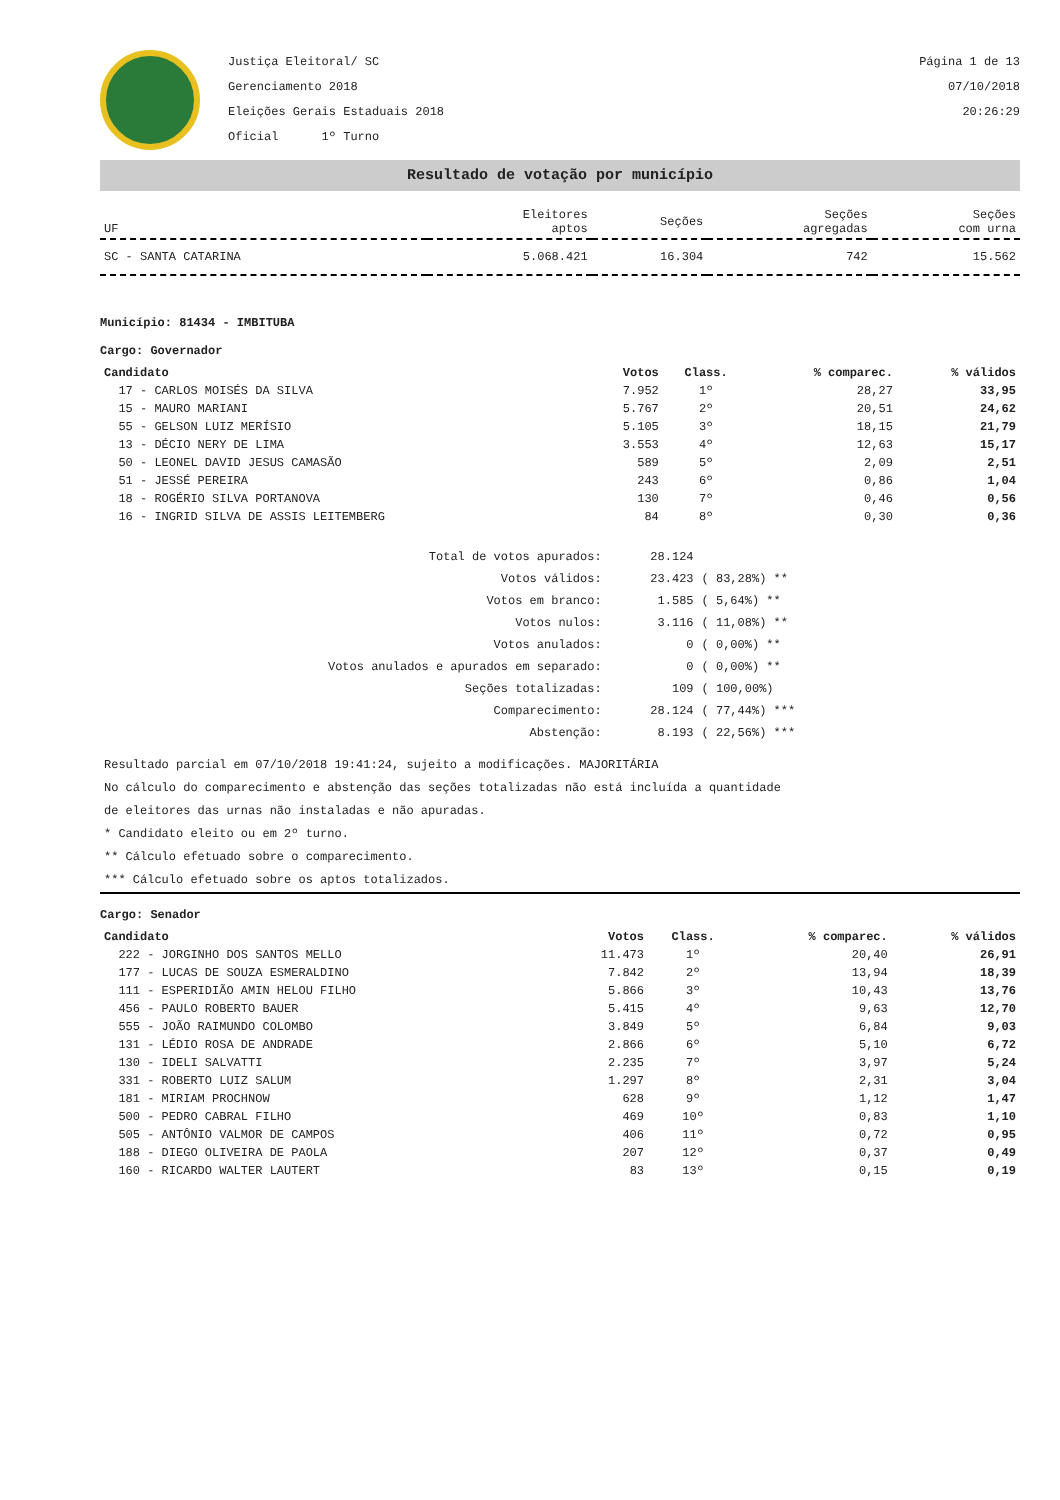Justiça Eleitoral/ SC
Gerenciamento 2018
Eleições Gerais Estaduais 2018
Oficial 1º Turno
Página 1 de 13
07/10/2018
20:26:29
Resultado de votação por município
| UF | Eleitores aptos | Seções | Seções agregadas | Seções com urna |
| --- | --- | --- | --- | --- |
| SC - SANTA CATARINA | 5.068.421 | 16.304 | 742 | 15.562 |
Município: 81434 - IMBITUBA
Cargo: Governador
| Candidato | Votos | Class. | % comparec. | % válidos |
| --- | --- | --- | --- | --- |
| 17 - CARLOS MOISÉS DA SILVA | 7.952 | 1º | 28,27 | 33,95 |
| 15 - MAURO MARIANI | 5.767 | 2º | 20,51 | 24,62 |
| 55 - GELSON LUIZ MERÍSIO | 5.105 | 3º | 18,15 | 21,79 |
| 13 - DÉCIO NERY DE LIMA | 3.553 | 4º | 12,63 | 15,17 |
| 50 - LEONEL DAVID JESUS CAMASÃO | 589 | 5º | 2,09 | 2,51 |
| 51 - JESSÉ PEREIRA | 243 | 6º | 0,86 | 1,04 |
| 18 - ROGÉRIO SILVA PORTANOVA | 130 | 7º | 0,46 | 0,56 |
| 16 - INGRID SILVA DE ASSIS LEITEMBERG | 84 | 8º | 0,30 | 0,36 |
| Total de votos apurados: | 28.124 | |
| Votos válidos: | 23.423 | ( 83,28%) ** |
| Votos em branco: | 1.585 | ( 5,64%) ** |
| Votos nulos: | 3.116 | ( 11,08%) ** |
| Votos anulados: | 0 | ( 0,00%) ** |
| Votos anulados e apurados em separado: | 0 | ( 0,00%) ** |
| Seções totalizadas: | 109 | ( 100,00%) |
| Comparecimento: | 28.124 | ( 77,44%) *** |
| Abstenção: | 8.193 | ( 22,56%) *** |
Resultado parcial em 07/10/2018 19:41:24, sujeito a modificações. MAJORITÁRIA
No cálculo do comparecimento e abstenção das seções totalizadas não está incluída a quantidade
de eleitores das urnas não instaladas e não apuradas.
* Candidato eleito ou em 2º turno.
** Cálculo efetuado sobre o comparecimento.
*** Cálculo efetuado sobre os aptos totalizados.
Cargo: Senador
| Candidato | Votos | Class. | % comparec. | % válidos |
| --- | --- | --- | --- | --- |
| 222 - JORGINHO DOS SANTOS MELLO | 11.473 | 1º | 20,40 | 26,91 |
| 177 - LUCAS DE SOUZA ESMERALDINO | 7.842 | 2º | 13,94 | 18,39 |
| 111 - ESPERIDIÃO AMIN HELOU FILHO | 5.866 | 3º | 10,43 | 13,76 |
| 456 - PAULO ROBERTO BAUER | 5.415 | 4º | 9,63 | 12,70 |
| 555 - JOÃO RAIMUNDO COLOMBO | 3.849 | 5º | 6,84 | 9,03 |
| 131 - LÉDIO ROSA DE ANDRADE | 2.866 | 6º | 5,10 | 6,72 |
| 130 - IDELI SALVATTI | 2.235 | 7º | 3,97 | 5,24 |
| 331 - ROBERTO LUIZ SALUM | 1.297 | 8º | 2,31 | 3,04 |
| 181 - MIRIAM PROCHNOW | 628 | 9º | 1,12 | 1,47 |
| 500 - PEDRO CABRAL FILHO | 469 | 10º | 0,83 | 1,10 |
| 505 - ANTÔNIO VALMOR DE CAMPOS | 406 | 11º | 0,72 | 0,95 |
| 188 - DIEGO OLIVEIRA DE PAOLA | 207 | 12º | 0,37 | 0,49 |
| 160 - RICARDO WALTER LAUTERT | 83 | 13º | 0,15 | 0,19 |